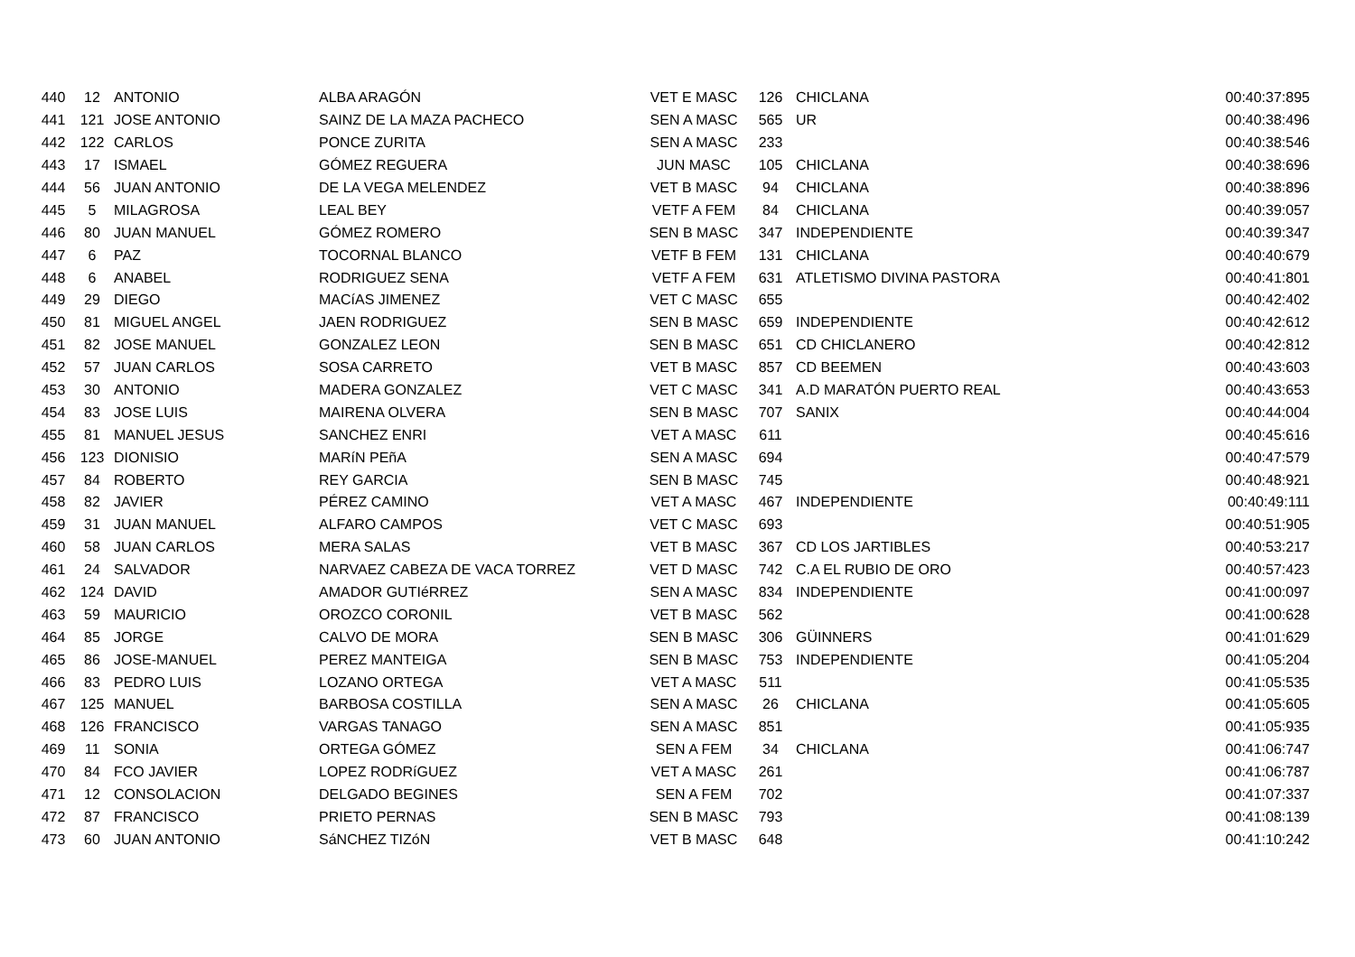| 440 | 12 | ANTONIO | ALBA ARAGÓN | VET E MASC | 126 | CHICLANA | 00:40:37:895 |
| 441 | 121 | JOSE ANTONIO | SAINZ DE LA MAZA PACHECO | SEN A MASC | 565 | UR | 00:40:38:496 |
| 442 | 122 | CARLOS | PONCE ZURITA | SEN A MASC | 233 | | 00:40:38:546 |
| 443 | 17 | ISMAEL | GÓMEZ REGUERA | JUN MASC | 105 | CHICLANA | 00:40:38:696 |
| 444 | 56 | JUAN ANTONIO | DE LA VEGA MELENDEZ | VET B MASC | 94 | CHICLANA | 00:40:38:896 |
| 445 | 5 | MILAGROSA | LEAL BEY | VETF A FEM | 84 | CHICLANA | 00:40:39:057 |
| 446 | 80 | JUAN MANUEL | GÓMEZ ROMERO | SEN B MASC | 347 | INDEPENDIENTE | 00:40:39:347 |
| 447 | 6 | PAZ | TOCORNAL BLANCO | VETF B FEM | 131 | CHICLANA | 00:40:40:679 |
| 448 | 6 | ANABEL | RODRIGUEZ SENA | VETF A FEM | 631 | ATLETISMO DIVINA PASTORA | 00:40:41:801 |
| 449 | 29 | DIEGO | MACíAS JIMENEZ | VET C MASC | 655 | | 00:40:42:402 |
| 450 | 81 | MIGUEL ANGEL | JAEN RODRIGUEZ | SEN B MASC | 659 | INDEPENDIENTE | 00:40:42:612 |
| 451 | 82 | JOSE MANUEL | GONZALEZ LEON | SEN B MASC | 651 | CD CHICLANERO | 00:40:42:812 |
| 452 | 57 | JUAN CARLOS | SOSA CARRETO | VET B MASC | 857 | CD BEEMEN | 00:40:43:603 |
| 453 | 30 | ANTONIO | MADERA GONZALEZ | VET C MASC | 341 | A.D MARATÓN PUERTO REAL | 00:40:43:653 |
| 454 | 83 | JOSE LUIS | MAIRENA OLVERA | SEN B MASC | 707 | SANIX | 00:40:44:004 |
| 455 | 81 | MANUEL JESUS | SANCHEZ ENRI | VET A MASC | 611 | | 00:40:45:616 |
| 456 | 123 | DIONISIO | MARíN PEñA | SEN A MASC | 694 | | 00:40:47:579 |
| 457 | 84 | ROBERTO | REY GARCIA | SEN B MASC | 745 | | 00:40:48:921 |
| 458 | 82 | JAVIER | PÉREZ CAMINO | VET A MASC | 467 | INDEPENDIENTE | 00:40:49:111 |
| 459 | 31 | JUAN MANUEL | ALFARO CAMPOS | VET C MASC | 693 | | 00:40:51:905 |
| 460 | 58 | JUAN CARLOS | MERA SALAS | VET B MASC | 367 | CD LOS JARTIBLES | 00:40:53:217 |
| 461 | 24 | SALVADOR | NARVAEZ CABEZA DE VACA TORREZ | VET D MASC | 742 | C.A EL RUBIO DE ORO | 00:40:57:423 |
| 462 | 124 | DAVID | AMADOR GUTIéRREZ | SEN A MASC | 834 | INDEPENDIENTE | 00:41:00:097 |
| 463 | 59 | MAURICIO | OROZCO CORONIL | VET B MASC | 562 | | 00:41:00:628 |
| 464 | 85 | JORGE | CALVO DE MORA | SEN B MASC | 306 | GÜINNERS | 00:41:01:629 |
| 465 | 86 | JOSE-MANUEL | PEREZ MANTEIGA | SEN B MASC | 753 | INDEPENDIENTE | 00:41:05:204 |
| 466 | 83 | PEDRO LUIS | LOZANO ORTEGA | VET A MASC | 511 | | 00:41:05:535 |
| 467 | 125 | MANUEL | BARBOSA COSTILLA | SEN A MASC | 26 | CHICLANA | 00:41:05:605 |
| 468 | 126 | FRANCISCO | VARGAS TANAGO | SEN A MASC | 851 | | 00:41:05:935 |
| 469 | 11 | SONIA | ORTEGA GÓMEZ | SEN A FEM | 34 | CHICLANA | 00:41:06:747 |
| 470 | 84 | FCO JAVIER | LOPEZ RODRíGUEZ | VET A MASC | 261 | | 00:41:06:787 |
| 471 | 12 | CONSOLACION | DELGADO BEGINES | SEN A FEM | 702 | | 00:41:07:337 |
| 472 | 87 | FRANCISCO | PRIETO PERNAS | SEN B MASC | 793 | | 00:41:08:139 |
| 473 | 60 | JUAN ANTONIO | SáNCHEZ TIZóN | VET B MASC | 648 | | 00:41:10:242 |